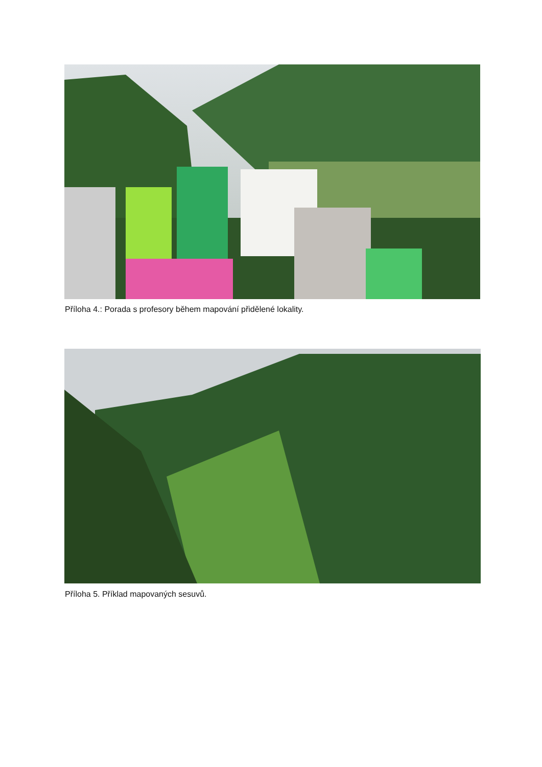Příloha 4.: Porada s profesory během mapování přidělené lokality.
Příloha 5. Příklad mapovaných sesuvů.